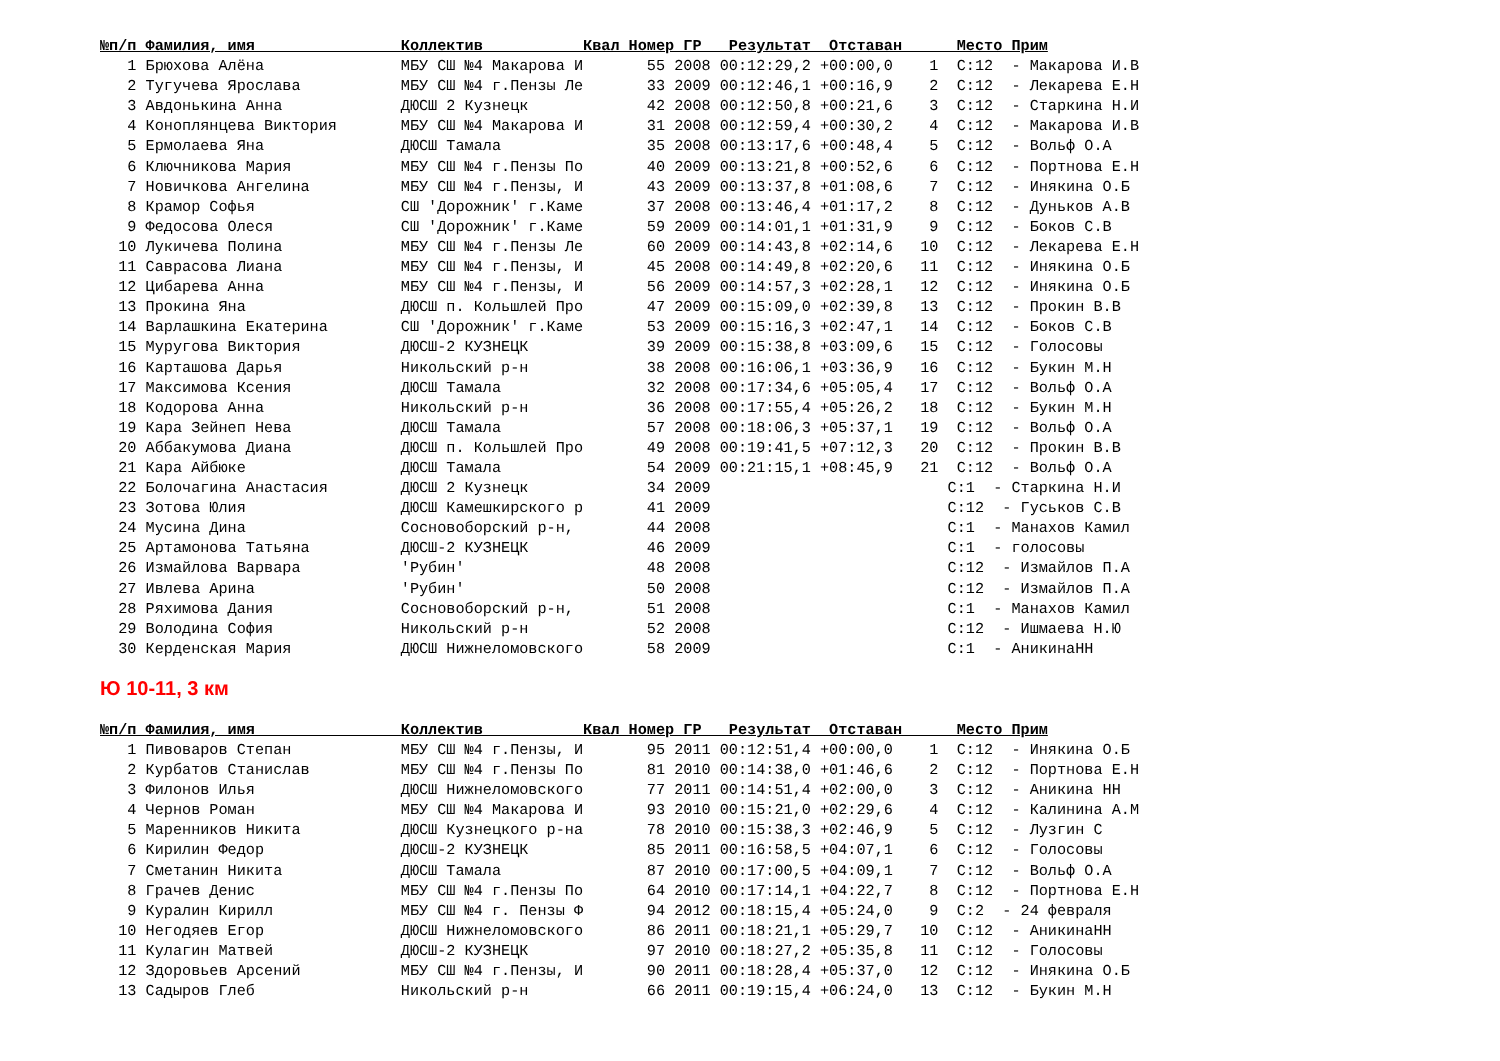№п/п Фамилия, имя                Коллектив           Квал Номер ГР   Результат  Отставан      Место Прим
   1 Брюхова Алёна               МБУ СШ №4 Макарова И       55 2008 00:12:29,2 +00:00,0    1  С:12  - Макарова И.В
   2 Тугучева Ярослава           МБУ СШ №4 г.Пензы Ле       33 2009 00:12:46,1 +00:16,9    2  С:12  - Лекарева Е.Н
   3 Авдонькина Анна             ДЮСШ 2 Кузнецк             42 2008 00:12:50,8 +00:21,6    3  С:12  - Старкина Н.И
   4 Коноплянцева Виктория       МБУ СШ №4 Макарова И       31 2008 00:12:59,4 +00:30,2    4  С:12  - Макарова И.В
   5 Ермолаева Яна               ДЮСШ Тамала                35 2008 00:13:17,6 +00:48,4    5  С:12  - Вольф О.А
   6 Ключникова Мария            МБУ СШ №4 г.Пензы По       40 2009 00:13:21,8 +00:52,6    6  С:12  - Портнова Е.Н
   7 Новичкова Ангелина          МБУ СШ №4 г.Пензы, И       43 2009 00:13:37,8 +01:08,6    7  С:12  - Инякина О.Б
   8 Крамор Софья                СШ 'Дорожник' г.Каме       37 2008 00:13:46,4 +01:17,2    8  С:12  - Дуньков А.В
   9 Федосова Олеся              СШ 'Дорожник' г.Каме       59 2009 00:14:01,1 +01:31,9    9  С:12  - Боков С.В
  10 Лукичева Полина             МБУ СШ №4 г.Пензы Ле       60 2009 00:14:43,8 +02:14,6   10  С:12  - Лекарева Е.Н
  11 Саврасова Лиана             МБУ СШ №4 г.Пензы, И       45 2008 00:14:49,8 +02:20,6   11  С:12  - Инякина О.Б
  12 Цибарева Анна               МБУ СШ №4 г.Пензы, И       56 2009 00:14:57,3 +02:28,1   12  С:12  - Инякина О.Б
  13 Прокина Яна                 ДЮСШ п. Кольшлей Про       47 2009 00:15:09,0 +02:39,8   13  С:12  - Прокин В.В
  14 Варлашкина Екатерина        СШ 'Дорожник' г.Каме       53 2009 00:15:16,3 +02:47,1   14  С:12  - Боков С.В
  15 Муругова Виктория           ДЮСШ-2 КУЗНЕЦК             39 2009 00:15:38,8 +03:09,6   15  С:12  - Голосовы
  16 Карташова Дарья             Никольский р-н             38 2008 00:16:06,1 +03:36,9   16  С:12  - Букин М.Н
  17 Максимова Ксения            ДЮСШ Тамала                32 2008 00:17:34,6 +05:05,4   17  С:12  - Вольф О.А
  18 Кодорова Анна               Никольский р-н             36 2008 00:17:55,4 +05:26,2   18  С:12  - Букин М.Н
  19 Кара Зейнеп Нева            ДЮСШ Тамала                57 2008 00:18:06,3 +05:37,1   19  С:12  - Вольф О.А
  20 Аббакумова Диана            ДЮСШ п. Кольшлей Про       49 2008 00:19:41,5 +07:12,3   20  С:12  - Прокин В.В
  21 Кара Айбюке                 ДЮСШ Тамала                54 2009 00:21:15,1 +08:45,9   21  С:12  - Вольф О.А
  22 Болочагина Анастасия        ДЮСШ 2 Кузнецк             34 2009                          С:1  - Старкина Н.И
  23 Зотова Юлия                 ДЮСШ Камешкирского р       41 2009                          С:12  - Гуськов С.В
  24 Мусина Дина                 Сосновоборский р-н,        44 2008                          С:1  - Манахов Камил
  25 Артамонова Татьяна          ДЮСШ-2 КУЗНЕЦК             46 2009                          С:1  - голосовы
  26 Измайлова Варвара           'Рубин'                    48 2008                          С:12  - Измайлов П.А
  27 Ивлева Арина                'Рубин'                    50 2008                          С:12  - Измайлов П.А
  28 Ряхимова Дания              Сосновоборский р-н,        51 2008                          С:1  - Манахов Камил
  29 Володина София              Никольский р-н             52 2008                          С:12  - Ишмаева Н.Ю
  30 Керденская Мария            ДЮСШ Нижнеломовского       58 2009                          С:1  - АникинаНН
Ю 10-11, 3 км
№п/п Фамилия, имя                Коллектив           Квал Номер ГР   Результат  Отставан      Место Прим
   1 Пивоваров Степан            МБУ СШ №4 г.Пензы, И       95 2011 00:12:51,4 +00:00,0    1  С:12  - Инякина О.Б
   2 Курбатов Станислав          МБУ СШ №4 г.Пензы По       81 2010 00:14:38,0 +01:46,6    2  С:12  - Портнова Е.Н
   3 Филонов Илья                ДЮСШ Нижнеломовского       77 2011 00:14:51,4 +02:00,0    3  С:12  - Аникина НН
   4 Чернов Роман                МБУ СШ №4 Макарова И       93 2010 00:15:21,0 +02:29,6    4  С:12  - Калинина А.М
   5 Маренников Никита           ДЮСШ Кузнецкого р-на       78 2010 00:15:38,3 +02:46,9    5  С:12  - Лузгин С
   6 Кирилин Федор               ДЮСШ-2 КУЗНЕЦК             85 2011 00:16:58,5 +04:07,1    6  С:12  - Голосовы
   7 Сметанин Никита             ДЮСШ Тамала                87 2010 00:17:00,5 +04:09,1    7  С:12  - Вольф О.А
   8 Грачев Денис                МБУ СШ №4 г.Пензы По       64 2010 00:17:14,1 +04:22,7    8  С:12  - Портнова Е.Н
   9 Куралин Кирилл              МБУ СШ №4 г. Пензы Ф       94 2012 00:18:15,4 +05:24,0    9  С:2  - 24 февраля
  10 Негодяев Егор               ДЮСШ Нижнеломовского       86 2011 00:18:21,1 +05:29,7   10  С:12  - АникинаНН
  11 Кулагин Матвей              ДЮСШ-2 КУЗНЕЦК             97 2010 00:18:27,2 +05:35,8   11  С:12  - Голосовы
  12 Здоровьев Арсений           МБУ СШ №4 г.Пензы, И       90 2011 00:18:28,4 +05:37,0   12  С:12  - Инякина О.Б
  13 Садыров Глеб                Никольский р-н             66 2011 00:19:15,4 +06:24,0   13  С:12  - Букин М.Н